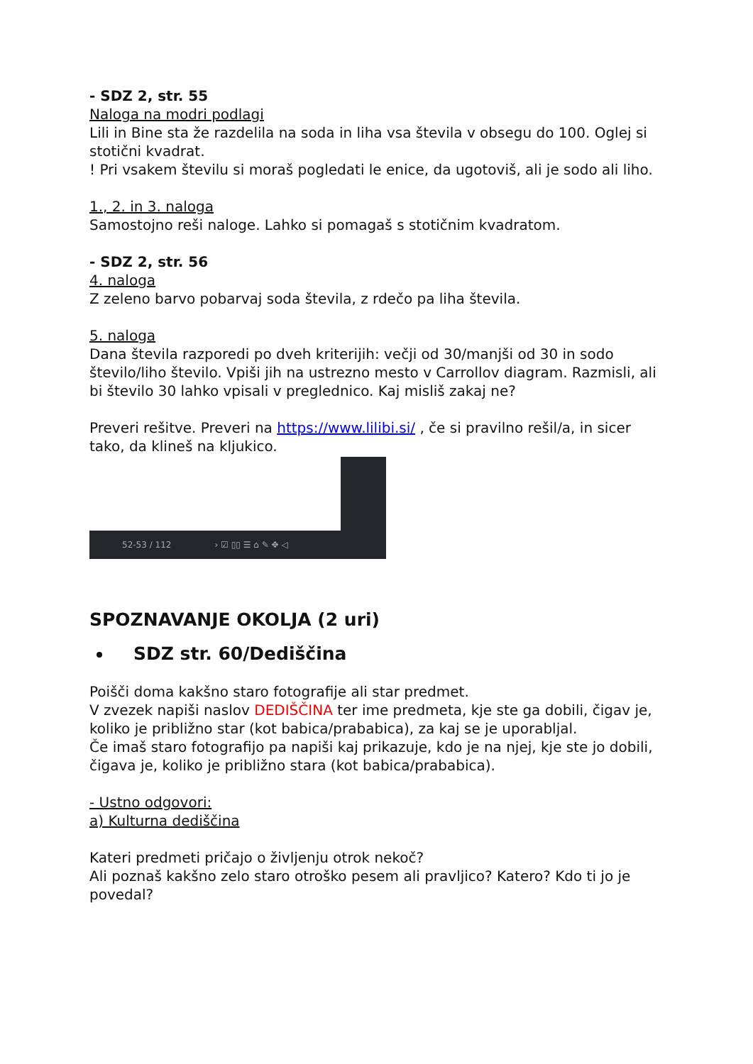- SDZ 2, str. 55
Naloga na modri podlagi
Lili in Bine sta že razdelila na soda in liha vsa števila v obsegu do 100. Oglej si stotični kvadrat.
! Pri vsakem številu si moraš pogledati le enice, da ugotoviš, ali je sodo ali liho.
1., 2. in 3. naloga
Samostojno reši naloge. Lahko si pomagaš s stotičnim kvadratom.
- SDZ 2, str. 56
4. naloga
Z zeleno barvo pobarvaj soda števila, z rdečo pa liha števila.
5. naloga
Dana števila razporedi po dveh kriterijih: večji od 30/manjši od 30 in sodo število/liho število. Vpiši jih na ustrezno mesto v Carrollov diagram. Razmisli, ali bi število 30 lahko vpisali v preglednico. Kaj misliš zakaj ne?
Preveri rešitve. Preveri na https://www.lilibi.si/ , če si pravilno rešil/a, in sicer tako, da klineš na kljukico.
52-53 / 112 › ☑ ▯▯ ☰ ⌂ ✎ ✥ ◁
SPOZNAVANJE OKOLJA (2 uri)
SDZ str. 60/Dediščina
Poišči doma kakšno staro fotografije ali star predmet.
V zvezek napiši naslov DEDIŠČINA ter ime predmeta, kje ste ga dobili, čigav je, koliko je približno star (kot babica/prababica), za kaj se je uporabljal.
Če imaš staro fotografijo pa napiši kaj prikazuje, kdo je na njej, kje ste jo dobili, čigava je, koliko je približno stara (kot babica/prababica).
- Ustno odgovori:
a) Kulturna dediščina
Kateri predmeti pričajo o življenju otrok nekoč?
Ali poznaš kakšno zelo staro otroško pesem ali pravljico? Katero? Kdo ti jo je povedal?